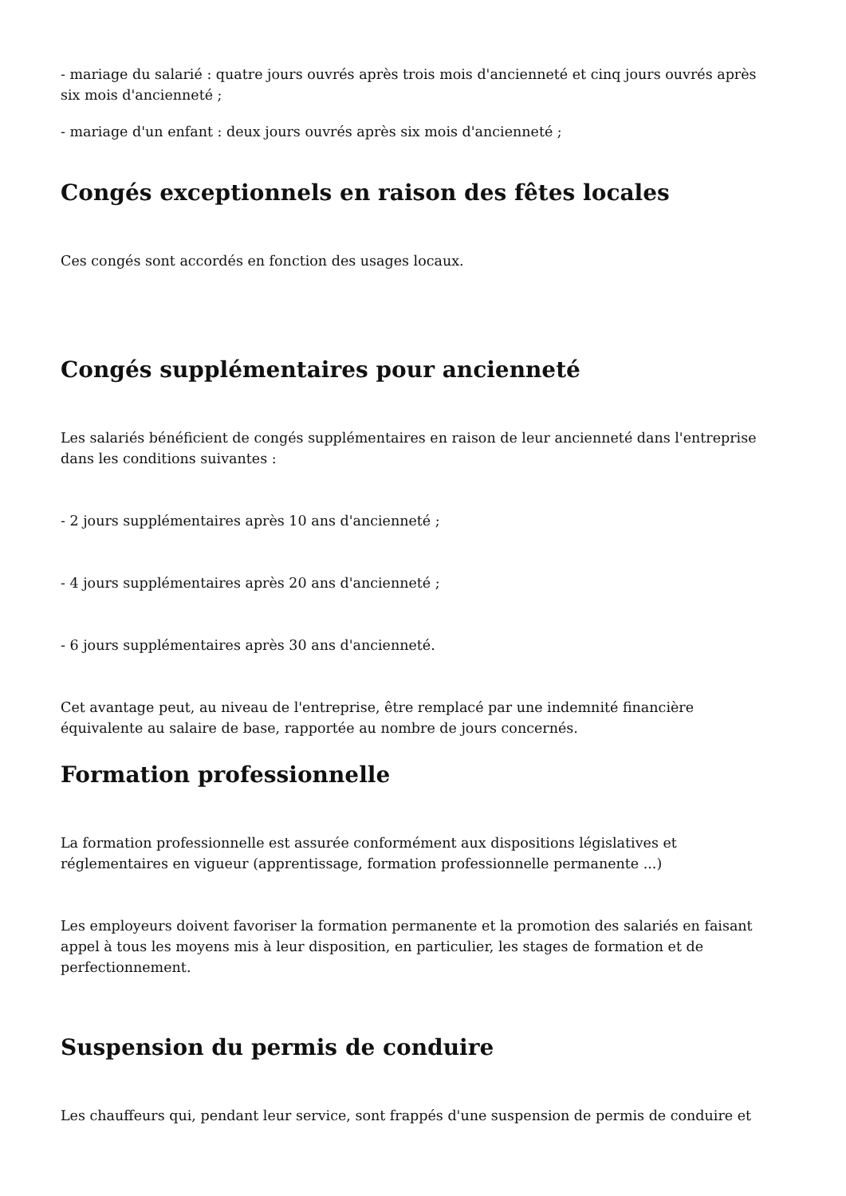- mariage du salarié : quatre jours ouvrés après trois mois d'ancienneté et cinq jours ouvrés après six mois d'ancienneté ;
- mariage d'un enfant : deux jours ouvrés après six mois d'ancienneté ;
Congés exceptionnels en raison des fêtes locales
Ces congés sont accordés en fonction des usages locaux.
Congés supplémentaires pour ancienneté
Les salariés bénéficient de congés supplémentaires en raison de leur ancienneté dans l'entreprise dans les conditions suivantes :
- 2 jours supplémentaires après 10 ans d'ancienneté ;
- 4 jours supplémentaires après 20 ans d'ancienneté ;
- 6 jours supplémentaires après 30 ans d'ancienneté.
Cet avantage peut, au niveau de l'entreprise, être remplacé par une indemnité financière équivalente au salaire de base, rapportée au nombre de jours concernés.
Formation professionnelle
La formation professionnelle est assurée conformément aux dispositions législatives et réglementaires en vigueur (apprentissage, formation professionnelle permanente ...)
Les employeurs doivent favoriser la formation permanente et la promotion des salariés en faisant appel à tous les moyens mis à leur disposition, en particulier, les stages de formation et de perfectionnement.
Suspension du permis de conduire
Les chauffeurs qui, pendant leur service, sont frappés d'une suspension de permis de conduire et